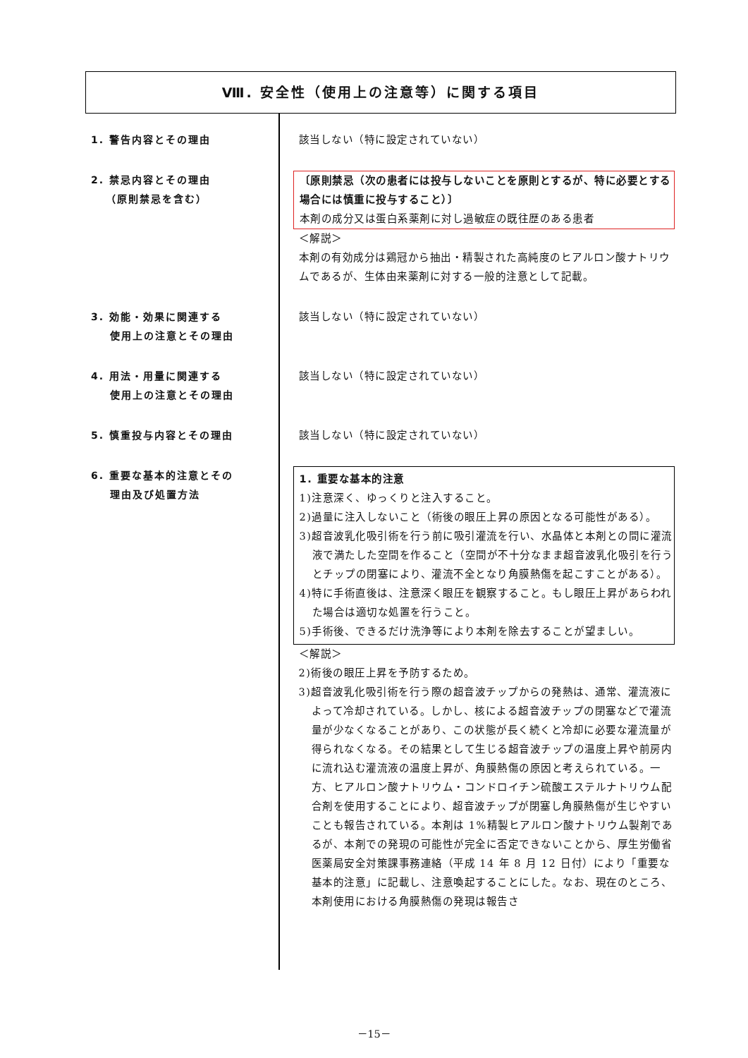Ⅷ. 安全性（使用上の注意等）に関する項目
1. 警告内容とその理由 該当しない（特に設定されていない）
2. 禁忌内容とその理由
（原則禁忌を含む）
〔原則禁忌（次の患者には投与しないことを原則とするが、特に必要とする場合には慎重に投与すること）〕
本剤の成分又は蛋白系薬剤に対し過敏症の既往歴のある患者
＜解説＞
本剤の有効成分は鶏冠から抽出・精製された高純度のヒアルロン酸ナトリウムであるが、生体由来薬剤に対する一般的注意として記載。
3. 効能・効果に関連する
使用上の注意とその理由
該当しない（特に設定されていない）
4. 用法・用量に関連する
使用上の注意とその理由
該当しない（特に設定されていない）
5. 慎重投与内容とその理由 該当しない（特に設定されていない）
6. 重要な基本的注意とその
理由及び処置方法
1. 重要な基本的注意
1)注意深く、ゆっくりと注入すること。
2)過量に注入しないこと（術後の眼圧上昇の原因となる可能性がある）。
3)超音波乳化吸引術を行う前に吸引灌流を行い、水晶体と本剤との間に灌流液で満たした空間を作ること（空間が不十分なまま超音波乳化吸引を行うとチップの閉塞により、灌流不全となり角膜熱傷を起こすことがある）。
4)特に手術直後は、注意深く眼圧を観察すること。もし眼圧上昇があらわれた場合は適切な処置を行うこと。
5)手術後、できるだけ洗浄等により本剤を除去することが望ましい。
＜解説＞
2)術後の眼圧上昇を予防するため。
3)超音波乳化吸引術を行う際の超音波チップからの発熱は、通常、灌流液によって冷却されている。しかし、核による超音波チップの閉塞などで灌流量が少なくなることがあり、この状態が長く続くと冷却に必要な灌流量が得られなくなる。その結果として生じる超音波チップの温度上昇や前房内に流れ込む灌流液の温度上昇が、角膜熱傷の原因と考えられている。一方、ヒアルロン酸ナトリウム・コンドロイチン硫酸エステルナトリウム配合剤を使用することにより、超音波チップが閉塞し角膜熱傷が生じやすいことも報告されている。本剤は 1%精製ヒアルロン酸ナトリウム製剤であるが、本剤での発現の可能性が完全に否定できないことから、厚生労働省医薬局安全対策課事務連絡（平成 14 年 8 月 12 日付）により「重要な基本的注意」に記載し、注意喚起することにした。なお、現在のところ、本剤使用における角膜熱傷の発現は報告さ
－15－